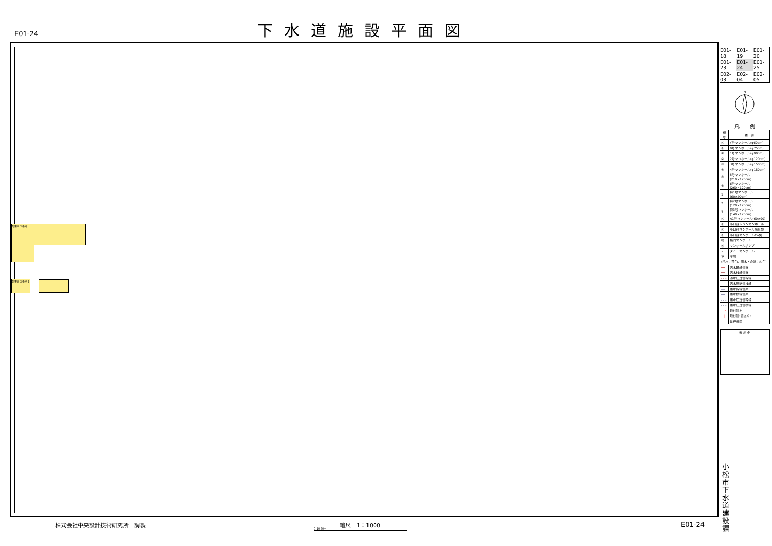E01-24 下水道施設平面図
町東８２番地
町東８２番地１
| E01-18 | E01-19 | E01-20 |
| E01-23 | E01-24 | E01-25 |
| E02-03 | E02-04 | E02-05 |
N
凡　　例
| 記 号 | 種 別 |
| --- | --- |
| Ⓨ | Y号マンホール(φ60cm) |
| ⓪ | 0号マンホール(φ75cm) |
| ① | 1号マンホール(φ90cm) |
| ② | 2号マンホール(φ120cm) |
| ③ | 3号マンホール(φ150cm) |
| ④ | 4号マンホール(φ180cm) |
| ⑤ | 5号マンホール(210×120cm) |
| ⑥ | 6号マンホール(260×120cm) |
| 1 | 特1号マンホール(60×90cm) |
| 2 | 特2号マンホール(120×120cm) |
| 3 | 特3号マンホール(140×120cm) |
| Ⓐ | A1号マンホール(60×90) |
| Ⓡ | 小口径レジンマンホール |
| Ⓥ | 小口径マンホール塩ビ製 |
| Ⓒ | 小口径マンホールCo製 |
| 楕 | 楕円マンホール |
| Ⓟ | マンホールポンプ |
| ∘ | ダミーマンホール |
| 不 | 不明 |
| (汚水：茶色、雨水・合流：紺色) | |
| ━━ | 汚水幹線管渠 |
| ━━ | 汚水枝線管渠 |
| - - - | 汚水圧送管幹線 |
| - - - | 汚水圧送管枝線 |
| ━━ | 雨水幹線管渠 |
| ━━ | 雨水枝線管渠 |
| - - - | 雨水圧送管幹線 |
| - - - | 雨水圧送管枝線 |
| —• | 取付管桝 |
| —/ | 取付管(管止め) |
| - - | 処理分区 |
表 示 例
小松市下水道建設課
株式会社中央設計技術研究所　調製 縮尺　1：1000
0 10 50m E01-24